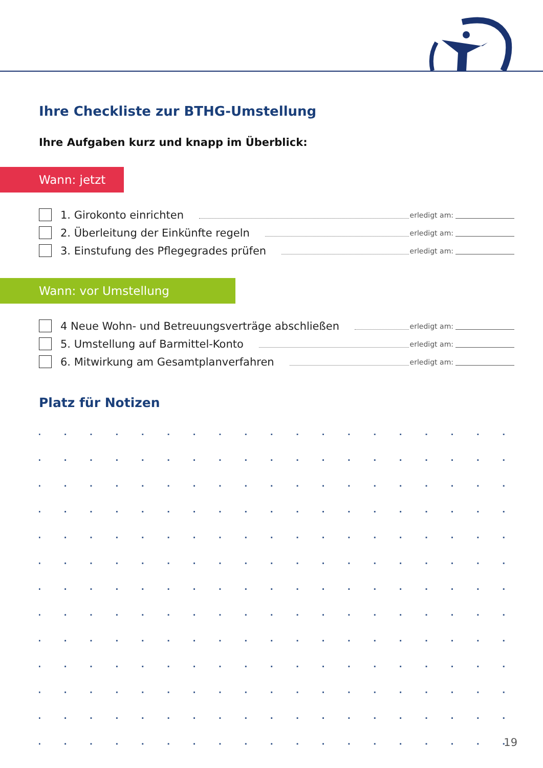Ihre Checkliste zur BTHG-Umstellung
Ihre Aufgaben kurz und knapp im Überblick:
Wann: jetzt
1. Girokonto einrichten erledigt am:
2. Überleitung der Einkünfte regeln erledigt am:
3. Einstufung des Pflegegrades prüfen erledigt am:
Wann: vor Umstellung
4 Neue Wohn- und Betreuungsverträge abschließen erledigt am:
5. Umstellung auf Barmittel-Konto erledigt am:
6. Mitwirkung am Gesamtplanverfahren erledigt am:
Platz für Notizen
19